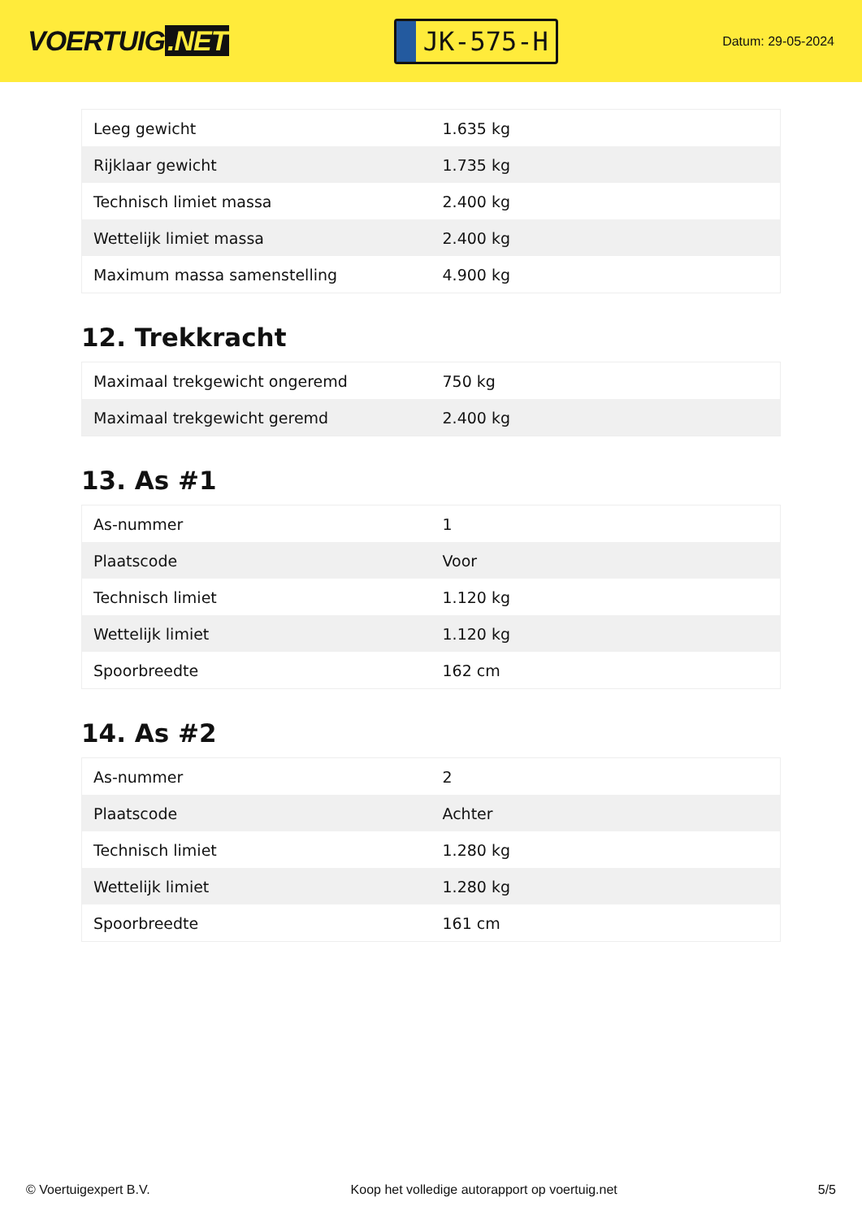VOERTUIG.NET
JK-575-H
Datum: 29-05-2024
| Leeg gewicht | 1.635 kg |
| Rijklaar gewicht | 1.735 kg |
| Technisch limiet massa | 2.400 kg |
| Wettelijk limiet massa | 2.400 kg |
| Maximum massa samenstelling | 4.900 kg |
12. Trekkracht
| Maximaal trekgewicht ongeremd | 750 kg |
| Maximaal trekgewicht geremd | 2.400 kg |
13. As #1
| As-nummer | 1 |
| Plaatscode | Voor |
| Technisch limiet | 1.120 kg |
| Wettelijk limiet | 1.120 kg |
| Spoorbreedte | 162 cm |
14. As #2
| As-nummer | 2 |
| Plaatscode | Achter |
| Technisch limiet | 1.280 kg |
| Wettelijk limiet | 1.280 kg |
| Spoorbreedte | 161 cm |
© Voertuigexpert B.V. Koop het volledige autorapport op voertuig.net 5/5